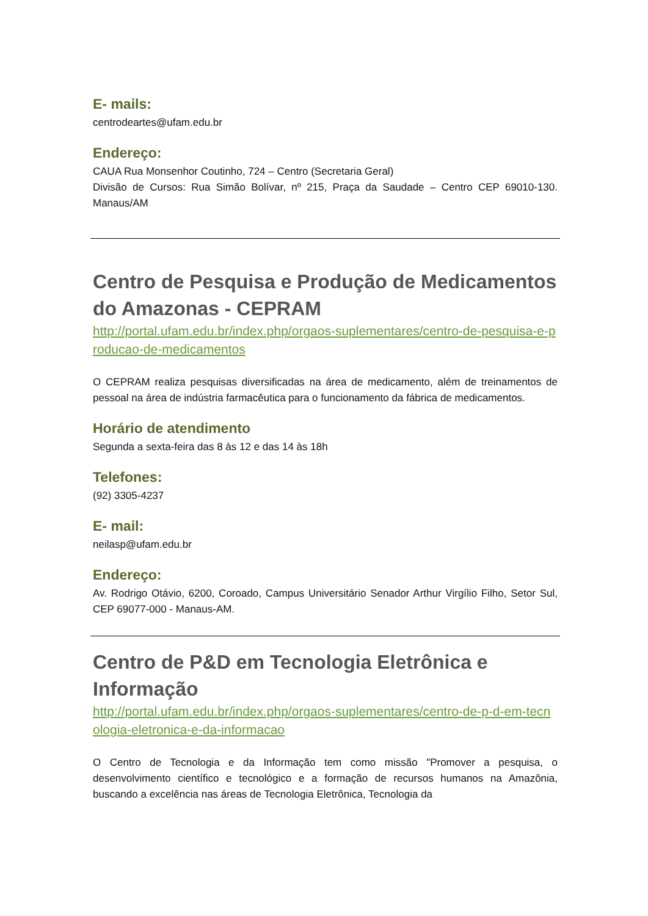E- mails:
centrodeartes@ufam.edu.br
Endereço:
CAUA Rua Monsenhor Coutinho, 724 – Centro (Secretaria Geral)
Divisão de Cursos: Rua Simão Bolívar, nº 215, Praça da Saudade – Centro CEP 69010-130. Manaus/AM
Centro de Pesquisa e Produção de Medicamentos do Amazonas - CEPRAM
http://portal.ufam.edu.br/index.php/orgaos-suplementares/centro-de-pesquisa-e-producao-de-medicamentos
O CEPRAM realiza pesquisas diversificadas na área de medicamento, além de treinamentos de pessoal na área de indústria farmacêutica para o funcionamento da fábrica de medicamentos.
Horário de atendimento
Segunda a sexta-feira das 8 às 12 e das 14 às 18h
Telefones:
(92) 3305-4237
E- mail:
neilasp@ufam.edu.br
Endereço:
Av. Rodrigo Otávio, 6200, Coroado, Campus Universitário Senador Arthur Virgílio Filho, Setor Sul, CEP 69077-000 - Manaus-AM.
Centro de P&D em Tecnologia Eletrônica e Informação
http://portal.ufam.edu.br/index.php/orgaos-suplementares/centro-de-p-d-em-tecnologia-eletronica-e-da-informacao
O Centro de Tecnologia e da Informação tem como missão "Promover a pesquisa, o desenvolvimento científico e tecnológico e a formação de recursos humanos na Amazônia, buscando a excelência nas áreas de Tecnologia Eletrônica, Tecnologia da